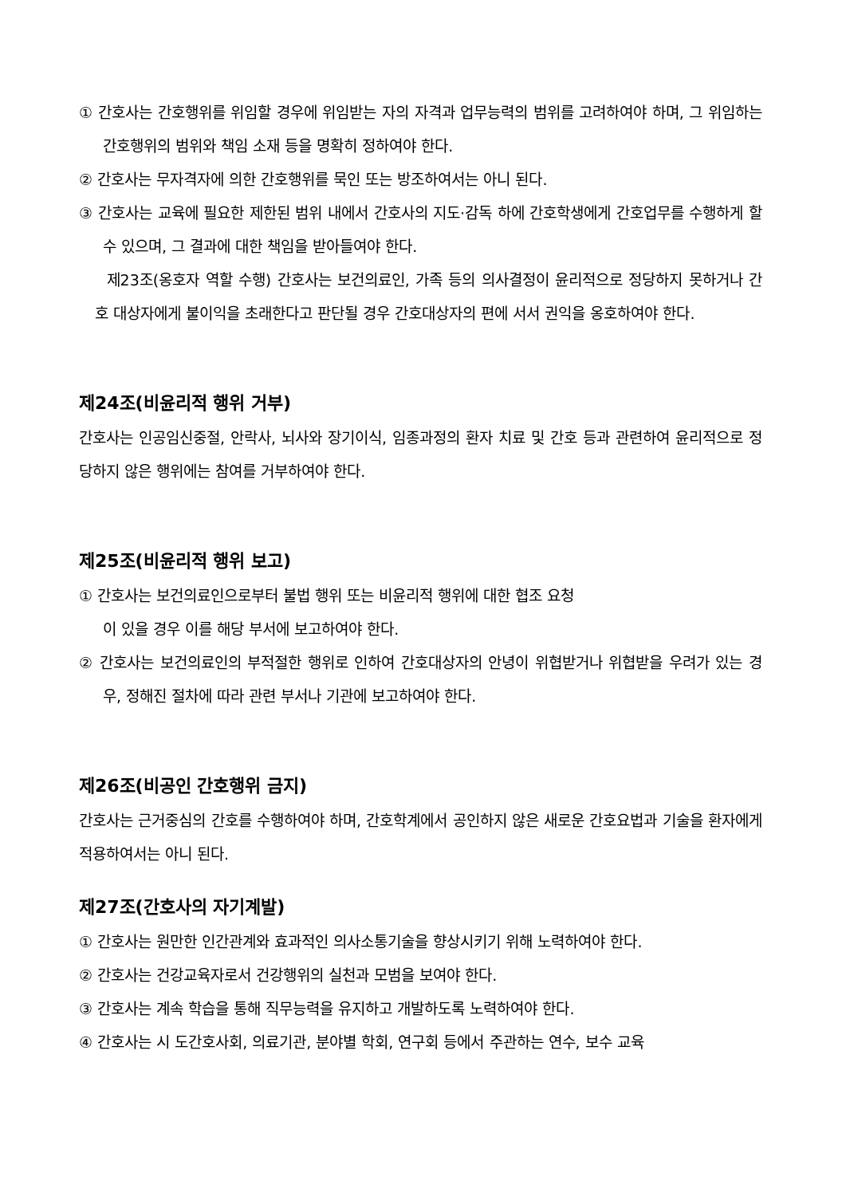① 간호사는 간호행위를 위임할 경우에 위임받는 자의 자격과 업무능력의 범위를 고려하여야 하며, 그 위임하는 간호행위의 범위와 책임 소재 등을 명확히 정하여야 한다.
② 간호사는 무자격자에 의한 간호행위를 묵인 또는 방조하여서는 아니 된다.
③ 간호사는 교육에 필요한 제한된 범위 내에서 간호사의 지도·감독 하에 간호학생에게 간호업무를 수행하게 할 수 있으며, 그 결과에 대한 책임을 받아들여야 한다.
제23조(옹호자 역할 수행) 간호사는 보건의료인, 가족 등의 의사결정이 윤리적으로 정당하지 못하거나 간호 대상자에게 불이익을 초래한다고 판단될 경우 간호대상자의 편에 서서 권익을 옹호하여야 한다.
제24조(비윤리적 행위 거부)
간호사는 인공임신중절, 안락사, 뇌사와 장기이식, 임종과정의 환자 치료 및 간호 등과 관련하여 윤리적으로 정당하지 않은 행위에는 참여를 거부하여야 한다.
제25조(비윤리적 행위 보고)
① 간호사는 보건의료인으로부터 불법 행위 또는 비윤리적 행위에 대한 협조 요청
이 있을 경우 이를 해당 부서에 보고하여야 한다.
② 간호사는 보건의료인의 부적절한 행위로 인하여 간호대상자의 안녕이 위협받거나 위협받을 우려가 있는 경우, 정해진 절차에 따라 관련 부서나 기관에 보고하여야 한다.
제26조(비공인 간호행위 금지)
간호사는 근거중심의 간호를 수행하여야 하며, 간호학계에서 공인하지 않은 새로운 간호요법과 기술을 환자에게 적용하여서는 아니 된다.
제27조(간호사의 자기계발)
① 간호사는 원만한 인간관계와 효과적인 의사소통기술을 향상시키기 위해 노력하여야 한다.
② 간호사는 건강교육자로서 건강행위의 실천과 모범을 보여야 한다.
③ 간호사는 계속 학습을 통해 직무능력을 유지하고 개발하도록 노력하여야 한다.
④ 간호사는 시 도간호사회, 의료기관, 분야별 학회, 연구회 등에서 주관하는 연수, 보수 교육